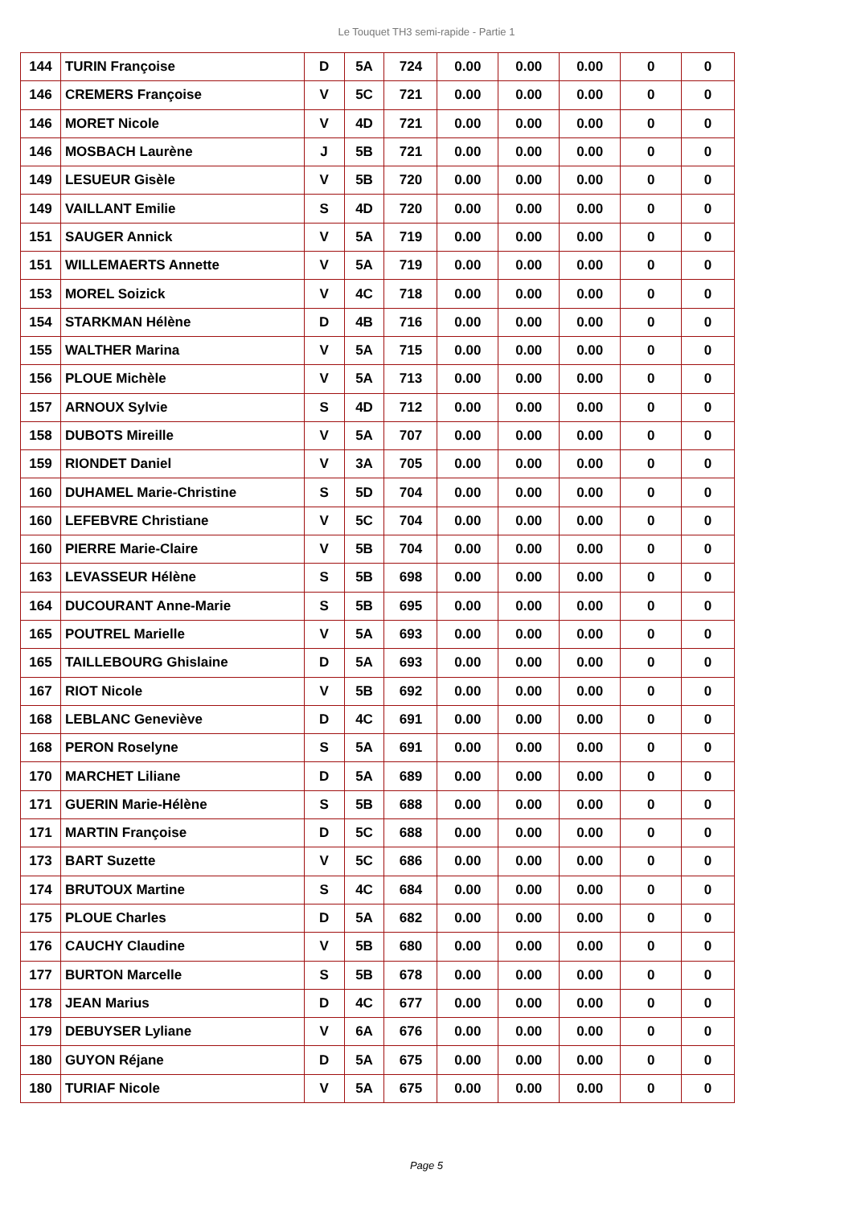Le Touquet TH3 semi-rapide - Partie 1
| 144 | TURIN Françoise | D | 5A | 724 | 0.00 | 0.00 | 0.00 | 0 | 0 |
| 146 | CREMERS Françoise | V | 5C | 721 | 0.00 | 0.00 | 0.00 | 0 | 0 |
| 146 | MORET Nicole | V | 4D | 721 | 0.00 | 0.00 | 0.00 | 0 | 0 |
| 146 | MOSBACH Laurène | J | 5B | 721 | 0.00 | 0.00 | 0.00 | 0 | 0 |
| 149 | LESUEUR Gisèle | V | 5B | 720 | 0.00 | 0.00 | 0.00 | 0 | 0 |
| 149 | VAILLANT Emilie | S | 4D | 720 | 0.00 | 0.00 | 0.00 | 0 | 0 |
| 151 | SAUGER Annick | V | 5A | 719 | 0.00 | 0.00 | 0.00 | 0 | 0 |
| 151 | WILLEMAERTS Annette | V | 5A | 719 | 0.00 | 0.00 | 0.00 | 0 | 0 |
| 153 | MOREL Soizick | V | 4C | 718 | 0.00 | 0.00 | 0.00 | 0 | 0 |
| 154 | STARKMAN Hélène | D | 4B | 716 | 0.00 | 0.00 | 0.00 | 0 | 0 |
| 155 | WALTHER Marina | V | 5A | 715 | 0.00 | 0.00 | 0.00 | 0 | 0 |
| 156 | PLOUE Michèle | V | 5A | 713 | 0.00 | 0.00 | 0.00 | 0 | 0 |
| 157 | ARNOUX Sylvie | S | 4D | 712 | 0.00 | 0.00 | 0.00 | 0 | 0 |
| 158 | DUBOTS Mireille | V | 5A | 707 | 0.00 | 0.00 | 0.00 | 0 | 0 |
| 159 | RIONDET Daniel | V | 3A | 705 | 0.00 | 0.00 | 0.00 | 0 | 0 |
| 160 | DUHAMEL Marie-Christine | S | 5D | 704 | 0.00 | 0.00 | 0.00 | 0 | 0 |
| 160 | LEFEBVRE Christiane | V | 5C | 704 | 0.00 | 0.00 | 0.00 | 0 | 0 |
| 160 | PIERRE Marie-Claire | V | 5B | 704 | 0.00 | 0.00 | 0.00 | 0 | 0 |
| 163 | LEVASSEUR Hélène | S | 5B | 698 | 0.00 | 0.00 | 0.00 | 0 | 0 |
| 164 | DUCOURANT Anne-Marie | S | 5B | 695 | 0.00 | 0.00 | 0.00 | 0 | 0 |
| 165 | POUTREL Marielle | V | 5A | 693 | 0.00 | 0.00 | 0.00 | 0 | 0 |
| 165 | TAILLEBOURG Ghislaine | D | 5A | 693 | 0.00 | 0.00 | 0.00 | 0 | 0 |
| 167 | RIOT Nicole | V | 5B | 692 | 0.00 | 0.00 | 0.00 | 0 | 0 |
| 168 | LEBLANC Geneviève | D | 4C | 691 | 0.00 | 0.00 | 0.00 | 0 | 0 |
| 168 | PERON Roselyne | S | 5A | 691 | 0.00 | 0.00 | 0.00 | 0 | 0 |
| 170 | MARCHET Liliane | D | 5A | 689 | 0.00 | 0.00 | 0.00 | 0 | 0 |
| 171 | GUERIN Marie-Hélène | S | 5B | 688 | 0.00 | 0.00 | 0.00 | 0 | 0 |
| 171 | MARTIN Françoise | D | 5C | 688 | 0.00 | 0.00 | 0.00 | 0 | 0 |
| 173 | BART Suzette | V | 5C | 686 | 0.00 | 0.00 | 0.00 | 0 | 0 |
| 174 | BRUTOUX Martine | S | 4C | 684 | 0.00 | 0.00 | 0.00 | 0 | 0 |
| 175 | PLOUE Charles | D | 5A | 682 | 0.00 | 0.00 | 0.00 | 0 | 0 |
| 176 | CAUCHY Claudine | V | 5B | 680 | 0.00 | 0.00 | 0.00 | 0 | 0 |
| 177 | BURTON Marcelle | S | 5B | 678 | 0.00 | 0.00 | 0.00 | 0 | 0 |
| 178 | JEAN Marius | D | 4C | 677 | 0.00 | 0.00 | 0.00 | 0 | 0 |
| 179 | DEBUYSER Lyliane | V | 6A | 676 | 0.00 | 0.00 | 0.00 | 0 | 0 |
| 180 | GUYON Réjane | D | 5A | 675 | 0.00 | 0.00 | 0.00 | 0 | 0 |
| 180 | TURIAF Nicole | V | 5A | 675 | 0.00 | 0.00 | 0.00 | 0 | 0 |
Page 5